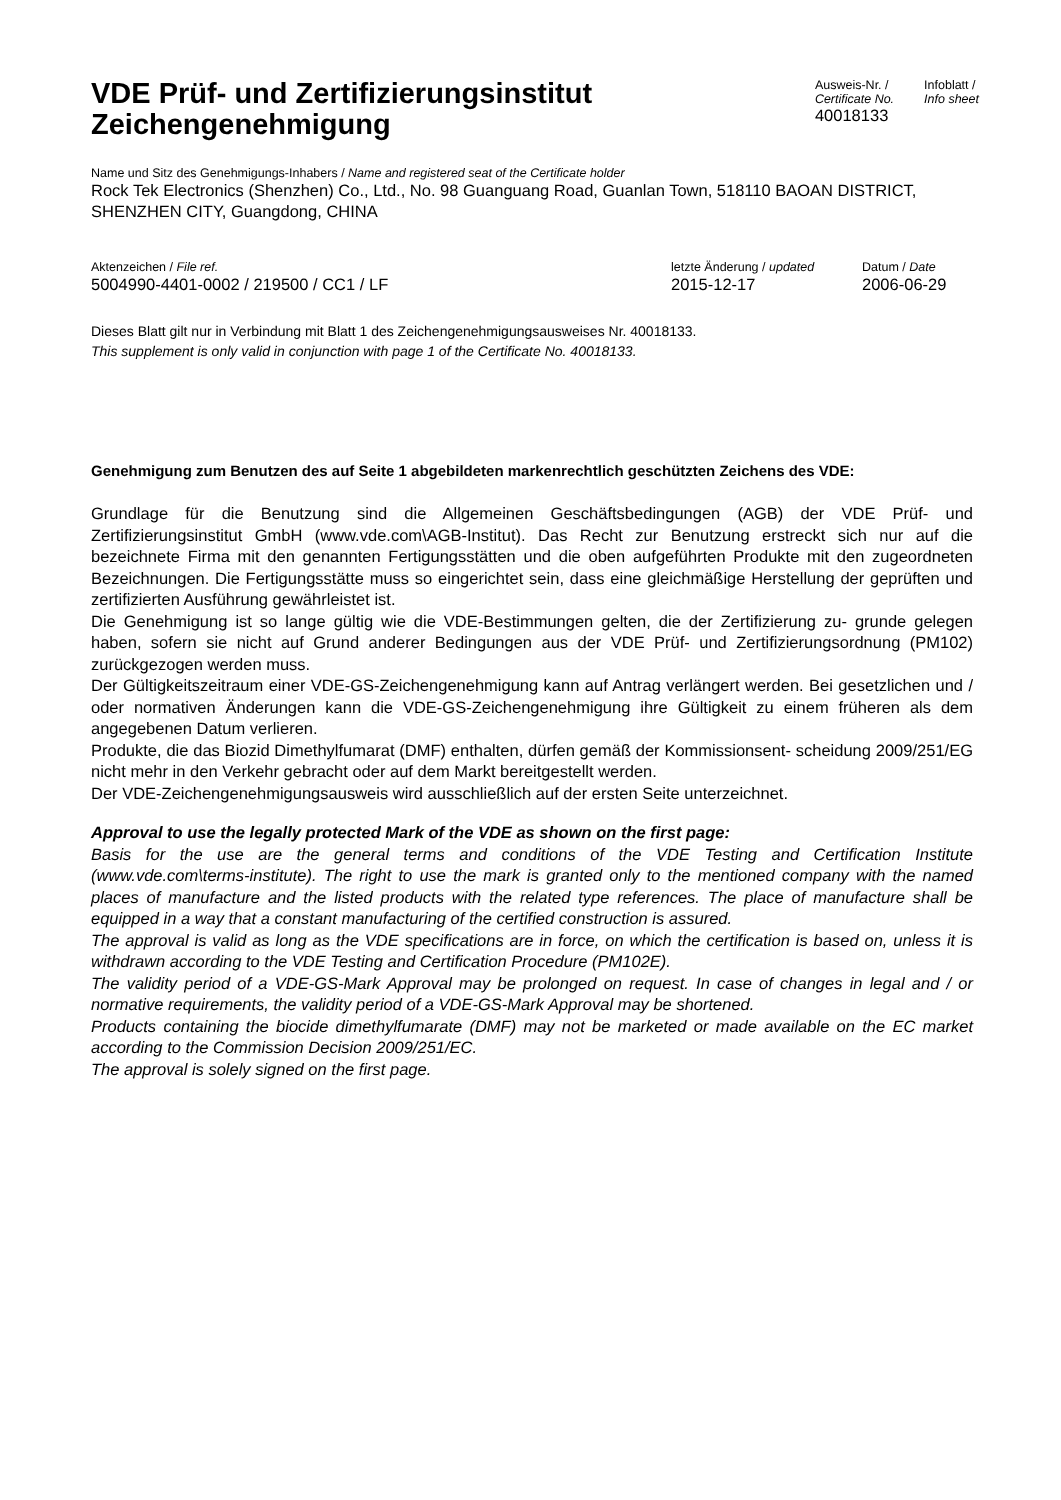VDE Prüf- und Zertifizierungsinstitut
Zeichengenehmigung
Ausweis-Nr. /
Certificate No.
40018133
Infoblatt /
Info sheet
Name und Sitz des Genehmigungs-Inhabers / Name and registered seat of the Certificate holder
Rock Tek Electronics (Shenzhen) Co., Ltd., No. 98 Guanguang Road, Guanlan Town, 518110 BAOAN DISTRICT, SHENZHEN CITY, Guangdong, CHINA
Aktenzeichen / File ref.
5004990-4401-0002 / 219500 / CC1 / LF
letzte Änderung / updated
2015-12-17
Datum / Date
2006-06-29
Dieses Blatt gilt nur in Verbindung mit Blatt 1 des Zeichengenehmigungsausweises Nr. 40018133.
This supplement is only valid in conjunction with page 1 of the Certificate No. 40018133.
Genehmigung zum Benutzen des auf Seite 1 abgebildeten markenrechtlich geschützten Zeichens des VDE:
Grundlage für die Benutzung sind die Allgemeinen Geschäftsbedingungen (AGB) der VDE Prüf- und Zertifizierungsinstitut GmbH (www.vde.com\AGB-Institut). Das Recht zur Benutzung erstreckt sich nur auf die bezeichnete Firma mit den genannten Fertigungsstätten und die oben aufgeführten Produkte mit den zugeordneten Bezeichnungen. Die Fertigungsstätte muss so eingerichtet sein, dass eine gleichmäßige Herstellung der geprüften und zertifizierten Ausführung gewährleistet ist.
Die Genehmigung ist so lange gültig wie die VDE-Bestimmungen gelten, die der Zertifizierung zu- grunde gelegen haben, sofern sie nicht auf Grund anderer Bedingungen aus der VDE Prüf- und Zertifizierungsordnung (PM102) zurückgezogen werden muss.
Der Gültigkeitszeitraum einer VDE-GS-Zeichengenehmigung kann auf Antrag verlängert werden. Bei gesetzlichen und / oder normativen Änderungen kann die VDE-GS-Zeichengenehmigung ihre Gültigkeit zu einem früheren als dem angegebenen Datum verlieren.
Produkte, die das Biozid Dimethylfumarat (DMF) enthalten, dürfen gemäß der Kommissionsent- scheidung 2009/251/EG nicht mehr in den Verkehr gebracht oder auf dem Markt bereitgestellt werden.
Der VDE-Zeichengenehmigungsausweis wird ausschließlich auf der ersten Seite unterzeichnet.
Approval to use the legally protected Mark of the VDE as shown on the first page:
Basis for the use are the general terms and conditions of the VDE Testing and Certification Institute (www.vde.com\terms-institute). The right to use the mark is granted only to the mentioned company with the named places of manufacture and the listed products with the related type references. The place of manufacture shall be equipped in a way that a constant manufacturing of the certified construction is assured.
The approval is valid as long as the VDE specifications are in force, on which the certification is based on, unless it is withdrawn according to the VDE Testing and Certification Procedure (PM102E).
The validity period of a VDE-GS-Mark Approval may be prolonged on request. In case of changes in legal and / or normative requirements, the validity period of a VDE-GS-Mark Approval may be shortened.
Products containing the biocide dimethylfumarate (DMF) may not be marketed or made available on the EC market according to the Commission Decision 2009/251/EC.
The approval is solely signed on the first page.